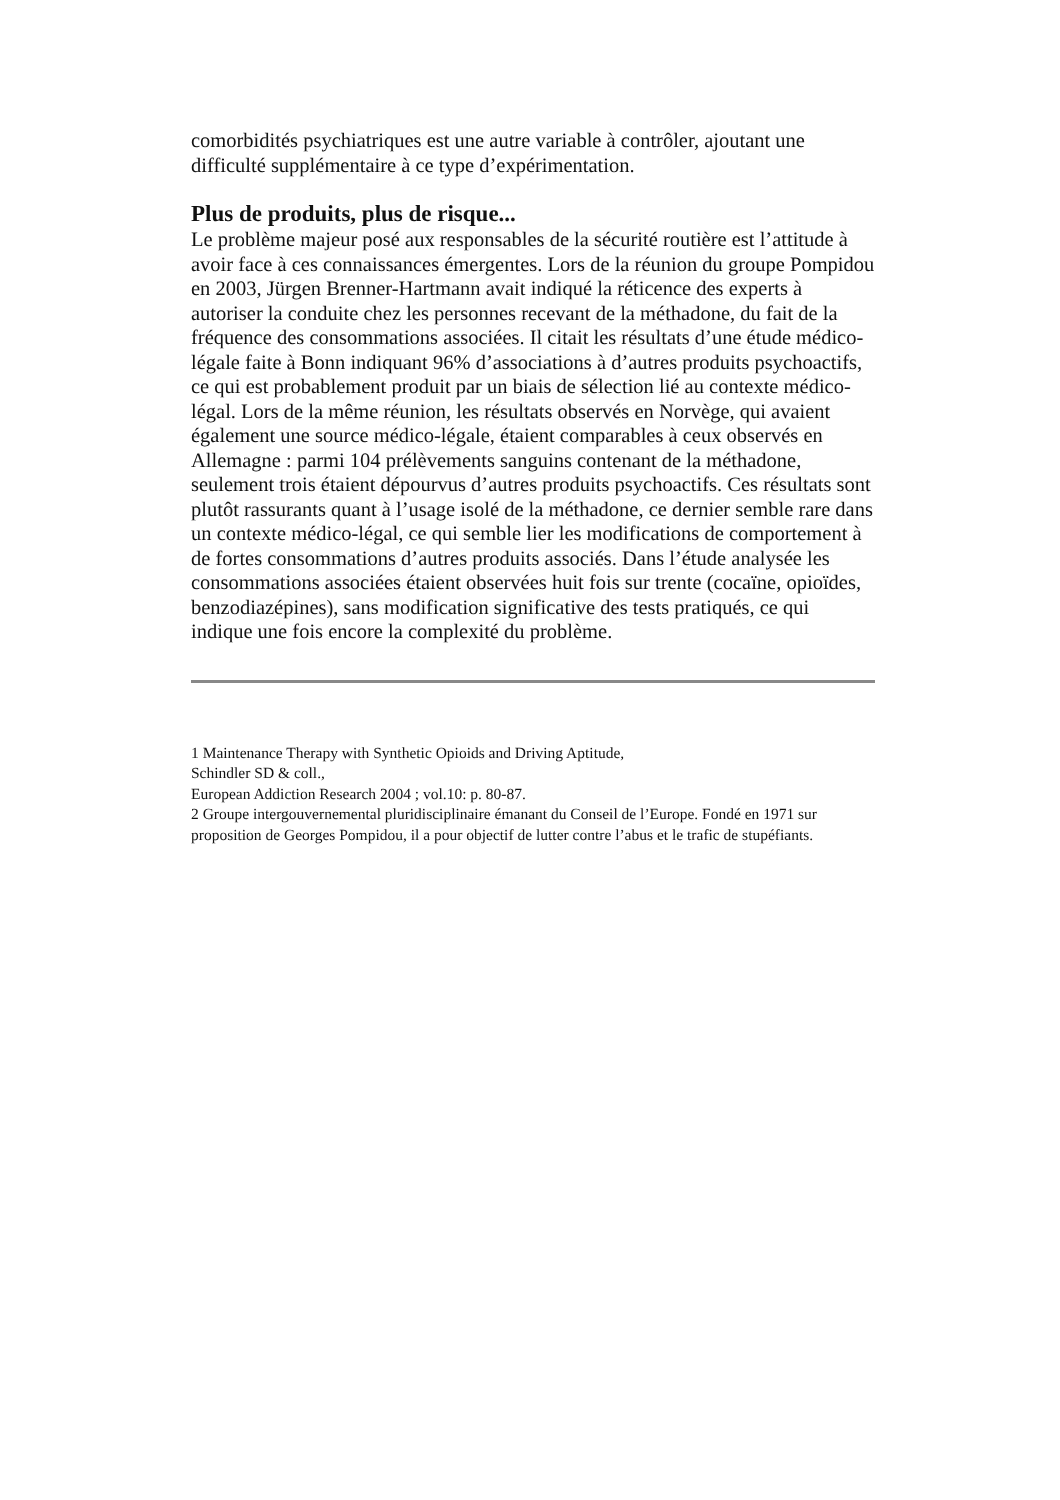comorbidités psychiatriques est une autre variable à contrôler, ajoutant une difficulté supplémentaire à ce type d’expérimentation.
Plus de produits, plus de risque...
Le problème majeur posé aux responsables de la sécurité routière est l’attitude à avoir face à ces connaissances émergentes. Lors de la réunion du groupe Pompidou en 2003, Jürgen Brenner-Hartmann avait indiqué la réticence des experts à autoriser la conduite chez les personnes recevant de la méthadone, du fait de la fréquence des consommations associées. Il citait les résultats d’une étude médico-légale faite à Bonn indiquant 96% d’associations à d’autres produits psychoactifs, ce qui est probablement produit par un biais de sélection lié au contexte médico-légal. Lors de la même réunion, les résultats observés en Norvège, qui avaient également une source médico-légale, étaient comparables à ceux observés en Allemagne : parmi 104 prélèvements sanguins contenant de la méthadone, seulement trois étaient dépourvus d’autres produits psychoactifs. Ces résultats sont plutôt rassurants quant à l’usage isolé de la méthadone, ce dernier semble rare dans un contexte médico-légal, ce qui semble lier les modifications de comportement à de fortes consommations d’autres produits associés. Dans l’étude analysée les consommations associées étaient observées huit fois sur trente (cocaïne, opioïdes, benzodiazépines), sans modification significative des tests pratiqués, ce qui indique une fois encore la complexité du problème.
1 Maintenance Therapy with Synthetic Opioids and Driving Aptitude,
Schindler SD & coll.,
European Addiction Research 2004 ; vol.10: p. 80-87.
2 Groupe intergouvernemental pluridisciplinaire émanant du Conseil de l’Europe. Fondé en 1971 sur proposition de Georges Pompidou, il a pour objectif de lutter contre l’abus et le trafic de stupéfiants.